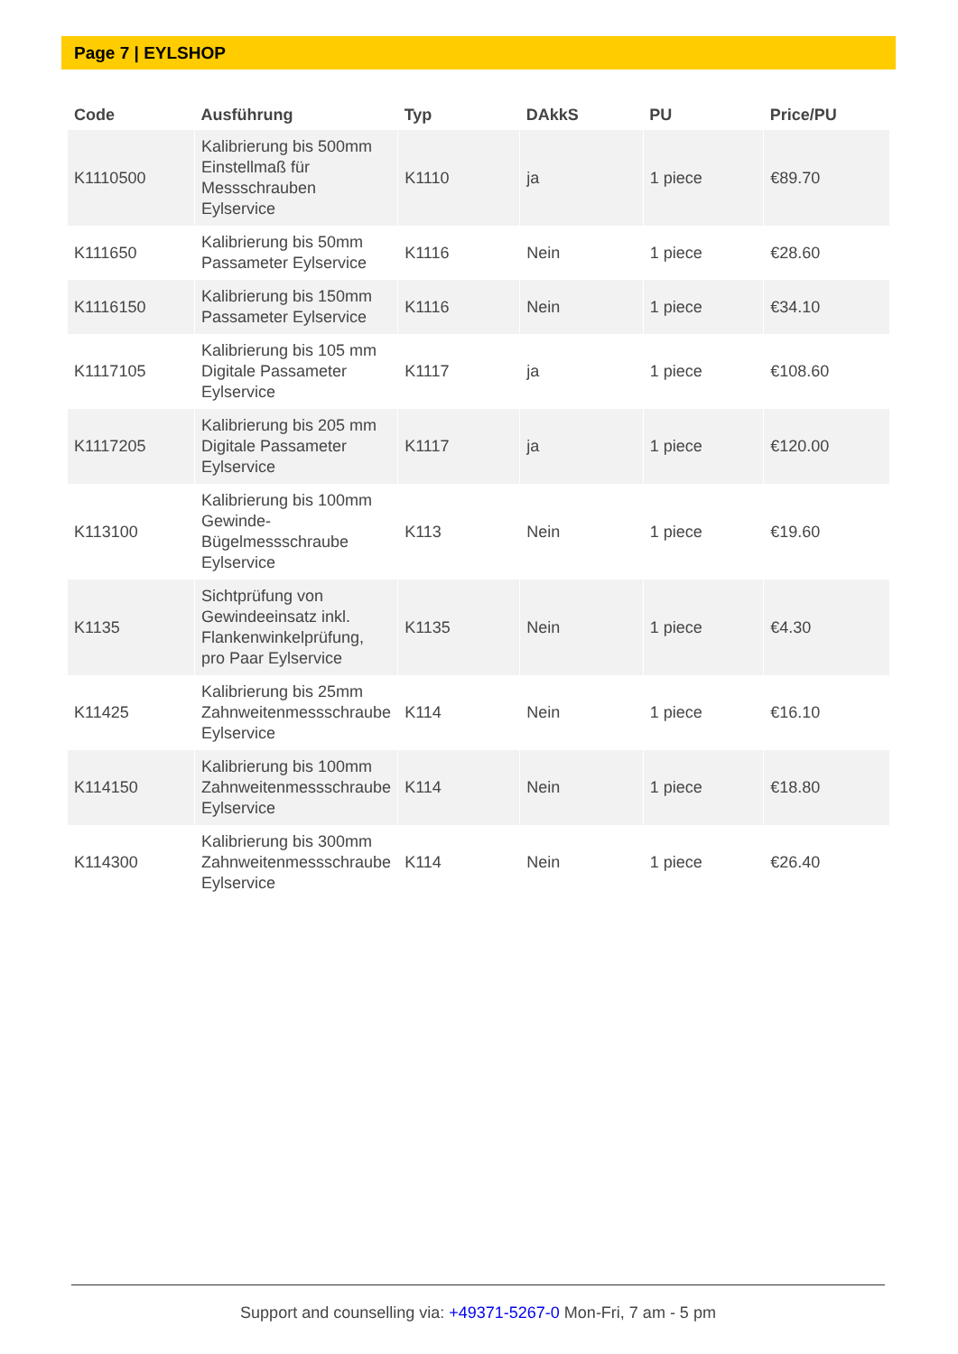Page 7 | EYLSHOP
| Code | Ausführung | Typ | DAkkS | PU | Price/PU |
| --- | --- | --- | --- | --- | --- |
| K1110500 | Kalibrierung bis 500mm Einstellmaß für Messschrauben Eylservice | K1110 | ja | 1 piece | €89.70 |
| K111650 | Kalibrierung bis 50mm Passameter Eylservice | K1116 | Nein | 1 piece | €28.60 |
| K1116150 | Kalibrierung bis 150mm Passameter Eylservice | K1116 | Nein | 1 piece | €34.10 |
| K1117105 | Kalibrierung bis 105 mm Digitale Passameter Eylservice | K1117 | ja | 1 piece | €108.60 |
| K1117205 | Kalibrierung bis 205 mm Digitale Passameter Eylservice | K1117 | ja | 1 piece | €120.00 |
| K113100 | Kalibrierung bis 100mm Gewinde-Bügelmessschraube Eylservice | K113 | Nein | 1 piece | €19.60 |
| K1135 | Sichtprüfung von Gewindeeinsatz inkl. Flankenwinkelprüfung, pro Paar Eylservice | K1135 | Nein | 1 piece | €4.30 |
| K11425 | Kalibrierung bis 25mm Zahnweitenmessschraube Eylservice | K114 | Nein | 1 piece | €16.10 |
| K114150 | Kalibrierung bis 100mm Zahnweitenmessschraube Eylservice | K114 | Nein | 1 piece | €18.80 |
| K114300 | Kalibrierung bis 300mm Zahnweitenmessschraube Eylservice | K114 | Nein | 1 piece | €26.40 |
Support and counselling via: +49371-5267-0 Mon-Fri, 7 am - 5 pm